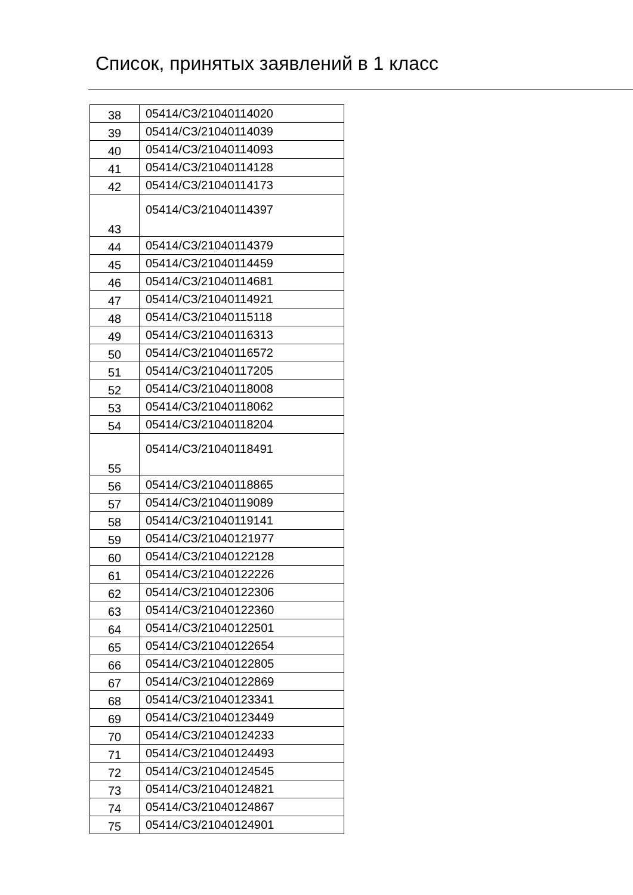Список, принятых заявлений в 1 класс
| 38 | 05414/СЗ/21040114020 |
| 39 | 05414/СЗ/21040114039 |
| 40 | 05414/СЗ/21040114093 |
| 41 | 05414/СЗ/21040114128 |
| 42 | 05414/СЗ/21040114173 |
| 43 | 05414/СЗ/21040114397 |
| 44 | 05414/СЗ/21040114379 |
| 45 | 05414/СЗ/21040114459 |
| 46 | 05414/СЗ/21040114681 |
| 47 | 05414/СЗ/21040114921 |
| 48 | 05414/СЗ/21040115118 |
| 49 | 05414/СЗ/21040116313 |
| 50 | 05414/СЗ/21040116572 |
| 51 | 05414/СЗ/21040117205 |
| 52 | 05414/СЗ/21040118008 |
| 53 | 05414/СЗ/21040118062 |
| 54 | 05414/СЗ/21040118204 |
| 55 | 05414/СЗ/21040118491 |
| 56 | 05414/СЗ/21040118865 |
| 57 | 05414/СЗ/21040119089 |
| 58 | 05414/СЗ/21040119141 |
| 59 | 05414/СЗ/21040121977 |
| 60 | 05414/СЗ/21040122128 |
| 61 | 05414/СЗ/21040122226 |
| 62 | 05414/СЗ/21040122306 |
| 63 | 05414/СЗ/21040122360 |
| 64 | 05414/СЗ/21040122501 |
| 65 | 05414/СЗ/21040122654 |
| 66 | 05414/СЗ/21040122805 |
| 67 | 05414/СЗ/21040122869 |
| 68 | 05414/СЗ/21040123341 |
| 69 | 05414/СЗ/21040123449 |
| 70 | 05414/СЗ/21040124233 |
| 71 | 05414/СЗ/21040124493 |
| 72 | 05414/СЗ/21040124545 |
| 73 | 05414/СЗ/21040124821 |
| 74 | 05414/СЗ/21040124867 |
| 75 | 05414/СЗ/21040124901 |